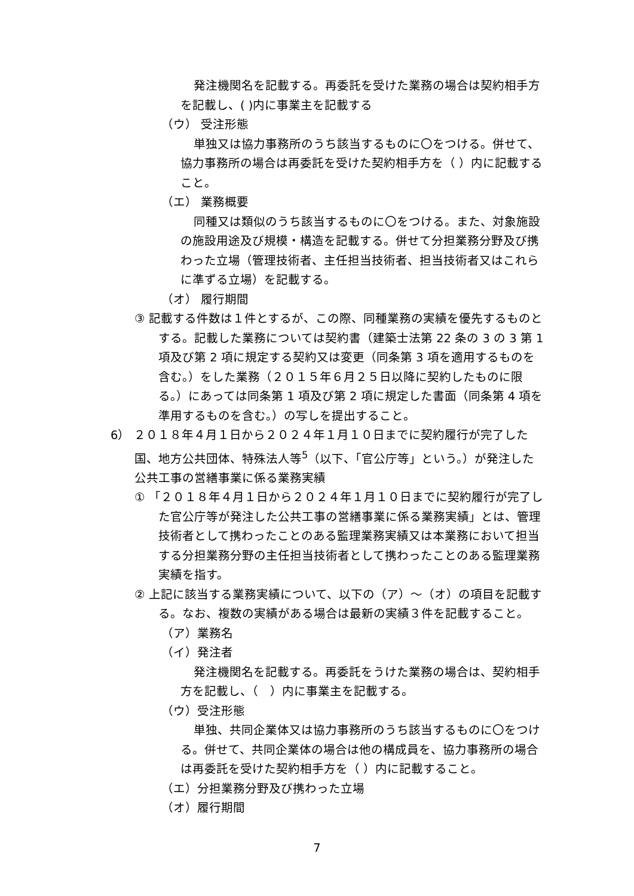発注機関名を記載する。再委託を受けた業務の場合は契約相手方を記載し、( )内に事業主を記載する
（ウ） 受注形態
単独又は協力事務所のうち該当するものに〇をつける。併せて、協力事務所の場合は再委託を受けた契約相手方を（ ）内に記載すること。
（エ） 業務概要
同種又は類似のうち該当するものに〇をつける。また、対象施設の施設用途及び規模・構造を記載する。併せて分担業務分野及び携わった立場（管理技術者、主任担当技術者、担当技術者又はこれらに準ずる立場）を記載する。
（オ） 履行期間
③ 記載する件数は１件とするが、この際、同種業務の実績を優先するものとする。記載した業務については契約書（建築士法第 22 条の 3 の 3 第 1 項及び第 2 項に規定する契約又は変更（同条第 3 項を適用するものを含む。）をした業務（２０１５年６月２５日以降に契約したものに限る。）にあっては同条第 1 項及び第 2 項に規定した書面（同条第 4 項を準用するものを含む。）の写しを提出すること。
6） ２０１８年４月１日から２０２４年１月１０日までに契約履行が完了した国、地方公共団体、特殊法人等<sup>5</sup>（以下、「官公庁等」という。）が発注した公共工事の営繕事業に係る業務実績
① 「２０１８年４月１日から２０２４年１月１０日までに契約履行が完了した官公庁等が発注した公共工事の営繕事業に係る業務実績」とは、管理技術者として携わったことのある監理業務実績又は本業務において担当する分担業務分野の主任担当技術者として携わったことのある監理業務実績を指す。
② 上記に該当する業務実績について、以下の（ア）～（オ）の項目を記載する。なお、複数の実績がある場合は最新の実績３件を記載すること。
（ア）業務名
（イ）発注者
発注機関名を記載する。再委託をうけた業務の場合は、契約相手方を記載し、（　）内に事業主を記載する。
（ウ）受注形態
単独、共同企業体又は協力事務所のうち該当するものに〇をつける。併せて、共同企業体の場合は他の構成員を、協力事務所の場合は再委託を受けた契約相手方を（ ）内に記載すること。
（エ）分担業務分野及び携わった立場
（オ）履行期間
7